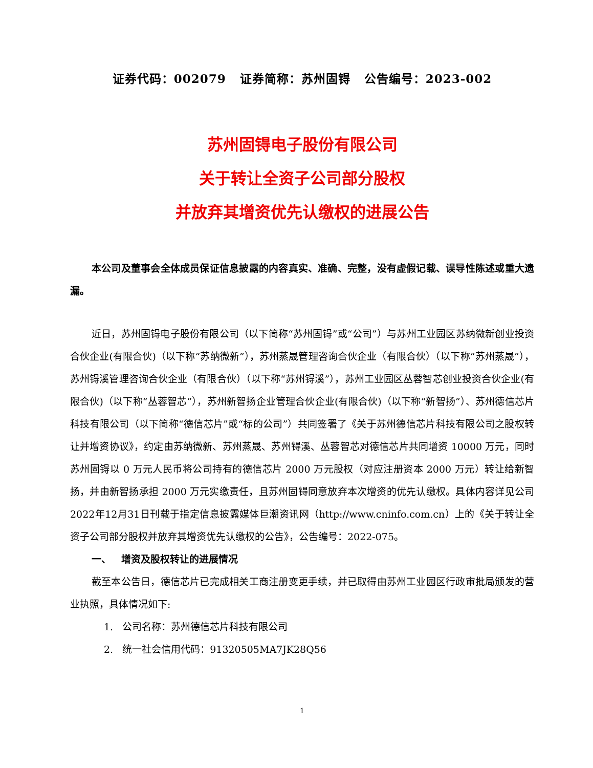证券代码：002079 证券简称：苏州固锝 公告编号：2023-002
苏州固锝电子股份有限公司
关于转让全资子公司部分股权
并放弃其增资优先认缴权的进展公告
本公司及董事会全体成员保证信息披露的内容真实、准确、完整，没有虚假记载、误导性陈述或重大遗漏。
近日，苏州固锝电子股份有限公司（以下简称“苏州固锝”或“公司”）与苏州工业园区苏纳微新创业投资合伙企业(有限合伙)（以下称“苏纳微新”），苏州蒸晟管理咨询合伙企业（有限合伙）（以下称“苏州蒸晟”），苏州锝溪管理咨询合伙企业（有限合伙）（以下称“苏州锝溪”），苏州工业园区丛蓉智芯创业投资合伙企业(有限合伙)（以下称“丛蓉智芯”），苏州新智扬企业管理合伙企业(有限合伙)（以下称“新智扬”）、苏州德信芯片科技有限公司（以下简称“德信芯片”或“标的公司”）共同签署了《关于苏州德信芯片科技有限公司之股权转让并增资协议》，约定由苏纳微新、苏州蒸晟、苏州锝溪、丛蓉智芯对德信芯片共同增资 10000 万元，同时苏州固锝以 0 万元人民币将公司持有的德信芯片 2000 万元股权（对应注册资本 2000 万元）转让给新智扬，并由新智扬承担 2000 万元实缴责任，且苏州固锝同意放弃本次增资的优先认缴权。具体内容详见公司2022年12月31日刊载于指定信息披露媒体巨潮资讯网（http://www.cninfo.com.cn）上的《关于转让全资子公司部分股权并放弃其增资优先认缴权的公告》，公告编号：2022-075。
一、 增资及股权转让的进展情况
截至本公告日，德信芯片已完成相关工商注册变更手续，并已取得由苏州工业园区行政审批局颁发的营业执照，具体情况如下:
1. 公司名称：苏州德信芯片科技有限公司
2. 统一社会信用代码：91320505MA7JK28Q56
1